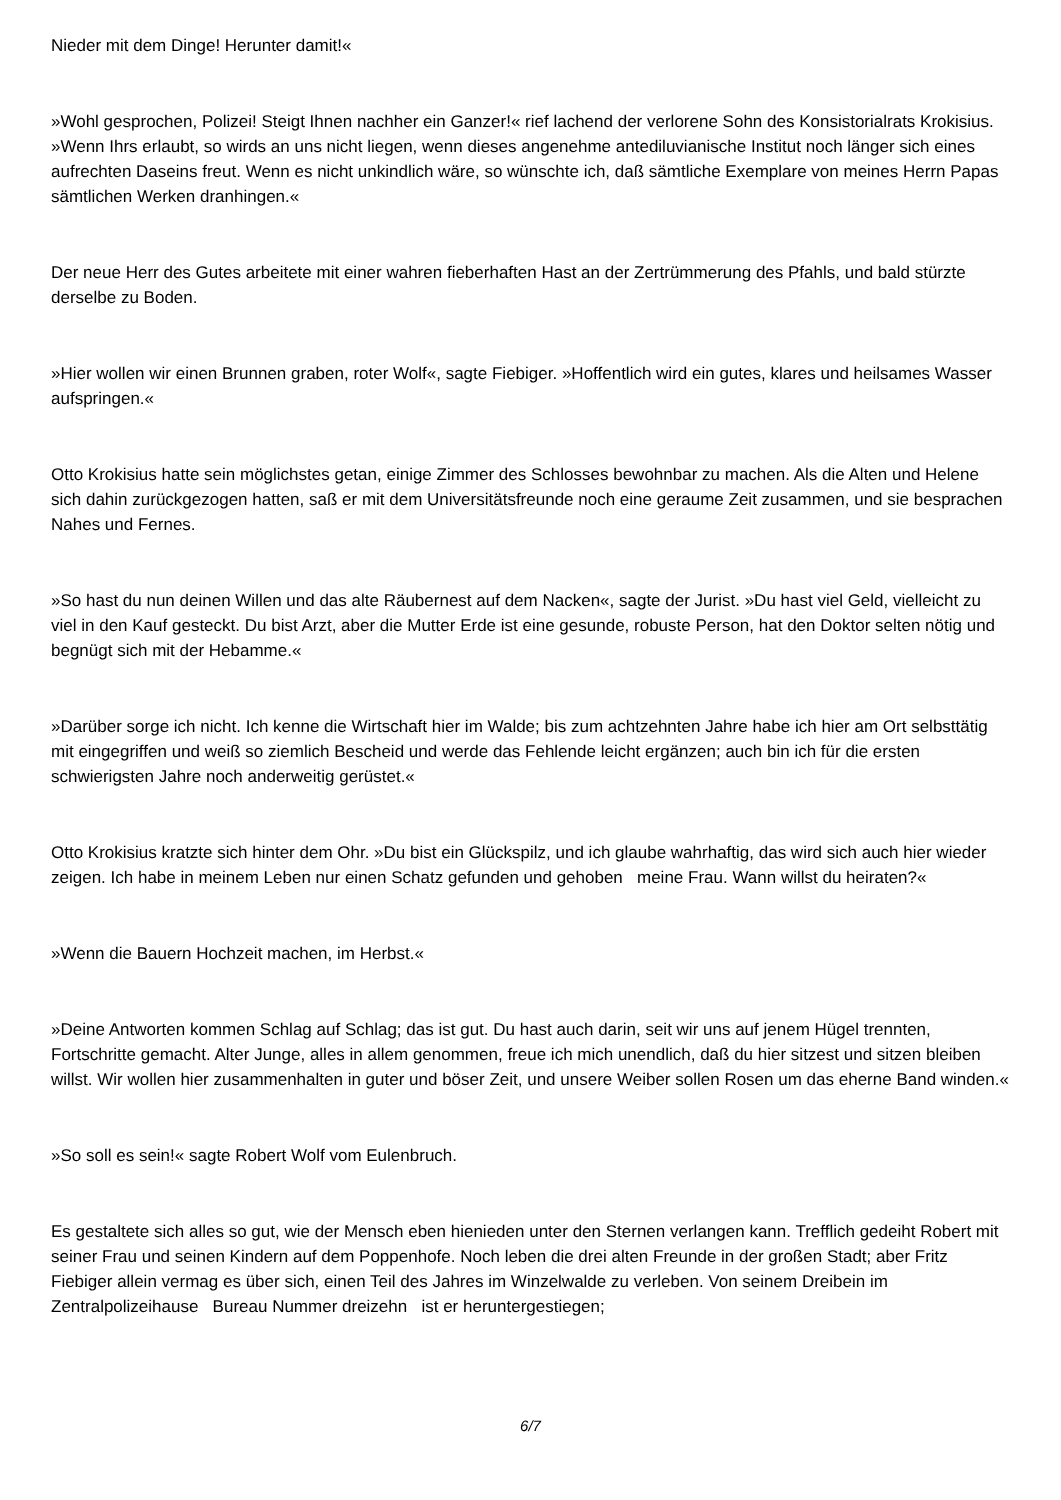Nieder mit dem Dinge! Herunter damit!«
»Wohl gesprochen, Polizei! Steigt Ihnen nachher ein Ganzer!« rief lachend der verlorene Sohn des Konsistorialrats Krokisius. »Wenn Ihrs erlaubt, so wirds an uns nicht liegen, wenn dieses angenehme antediluvianische Institut noch länger sich eines aufrechten Daseins freut. Wenn es nicht unkindlich wäre, so wünschte ich, daß sämtliche Exemplare von meines Herrn Papas sämtlichen Werken dranhingen.«
Der neue Herr des Gutes arbeitete mit einer wahren fieberhaften Hast an der Zertrümmerung des Pfahls, und bald stürzte derselbe zu Boden.
»Hier wollen wir einen Brunnen graben, roter Wolf«, sagte Fiebiger. »Hoffentlich wird ein gutes, klares und heilsames Wasser aufspringen.«
Otto Krokisius hatte sein möglichstes getan, einige Zimmer des Schlosses bewohnbar zu machen. Als die Alten und Helene sich dahin zurückgezogen hatten, saß er mit dem Universitätsfreunde noch eine geraume Zeit zusammen, und sie besprachen Nahes und Fernes.
»So hast du nun deinen Willen und das alte Räubernest auf dem Nacken«, sagte der Jurist. »Du hast viel Geld, vielleicht zu viel in den Kauf gesteckt. Du bist Arzt, aber die Mutter Erde ist eine gesunde, robuste Person, hat den Doktor selten nötig und begnügt sich mit der Hebamme.«
»Darüber sorge ich nicht. Ich kenne die Wirtschaft hier im Walde; bis zum achtzehnten Jahre habe ich hier am Ort selbsttätig mit eingegriffen und weiß so ziemlich Bescheid und werde das Fehlende leicht ergänzen; auch bin ich für die ersten schwierigsten Jahre noch anderweitig gerüstet.«
Otto Krokisius kratzte sich hinter dem Ohr. »Du bist ein Glückspilz, und ich glaube wahrhaftig, das wird sich auch hier wieder zeigen. Ich habe in meinem Leben nur einen Schatz gefunden und gehoben meine Frau. Wann willst du heiraten?«
»Wenn die Bauern Hochzeit machen, im Herbst.«
»Deine Antworten kommen Schlag auf Schlag; das ist gut. Du hast auch darin, seit wir uns auf jenem Hügel trennten, Fortschritte gemacht. Alter Junge, alles in allem genommen, freue ich mich unendlich, daß du hier sitzest und sitzen bleiben willst. Wir wollen hier zusammenhalten in guter und böser Zeit, und unsere Weiber sollen Rosen um das eherne Band winden.«
»So soll es sein!« sagte Robert Wolf vom Eulenbruch.
Es gestaltete sich alles so gut, wie der Mensch eben hienieden unter den Sternen verlangen kann. Trefflich gedeiht Robert mit seiner Frau und seinen Kindern auf dem Poppenhofe. Noch leben die drei alten Freunde in der großen Stadt; aber Fritz Fiebiger allein vermag es über sich, einen Teil des Jahres im Winzelwalde zu verleben. Von seinem Dreibein im Zentralpolizeihause Bureau Nummer dreizehn ist er heruntergestiegen;
6/7